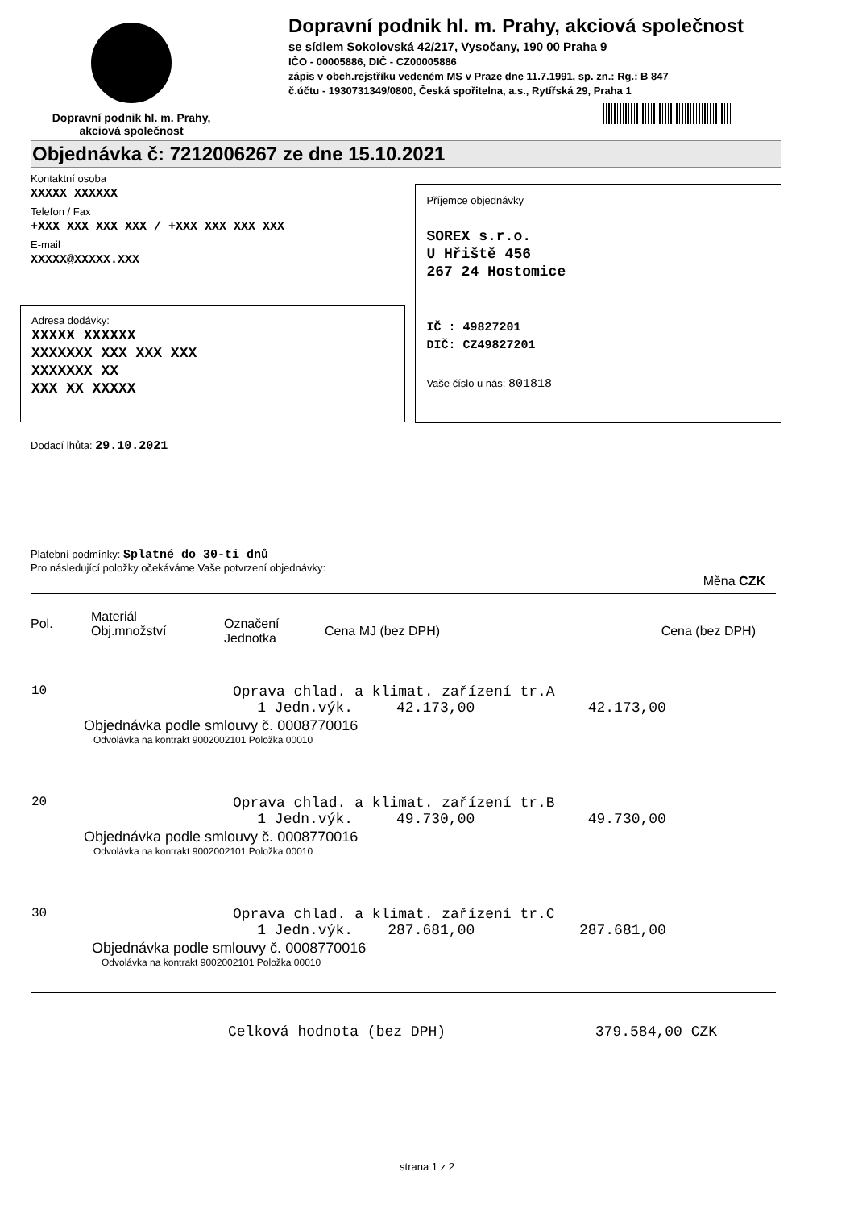Dopravní podnik hl. m. Prahy,
akciová společnost
Dopravní podnik hl. m. Prahy, akciová společnost
se sídlem Sokolovská 42/217, Vysočany, 190 00 Praha 9
IČO - 00005886, DIČ - CZ00005886
zápis v obch.rejstříku vedeném MS v Praze dne 11.7.1991, sp. zn.: Rg.: B 847
č.účtu - 1930731349/0800, Česká spořitelna, a.s., Rytířská 29, Praha 1
Objednávka č: 7212006267 ze dne 15.10.2021
Kontaktní osoba
XXXXX XXXXXX
Telefon / Fax
+XXX XXX XXX XXX / +XXX XXX XXX XXX
E-mail
XXXXX@XXXXX.XXX
Adresa dodávky:
XXXXX XXXXXX
XXXXXXX XXX XXX XXX
XXXXXXX XX
XXX XX XXXXX
Příjemce objednávky
SOREX s.r.o.
U Hřiště 456
267 24 Hostomice
IČ : 49827201
DIČ: CZ49827201
Vaše číslo u nás: 801818
Dodací lhůta: 29.10.2021
Platební podmínky: Splatné do 30-ti dnů
Pro následující položky očekáváme Vaše potvrzení objednávky:
Měna CZK
| Pol. | Materiál Obj.množství | Označení Jednotka | Cena MJ (bez DPH) | Cena (bez DPH) |
| --- | --- | --- | --- | --- |
| 10 | Oprava chlad. a klimat. zařízení tr.A 1 Jedn.výk. 42.173,00 42.173,00 | | | |
| | Objednávka podle smlouvy č. 0008770016 Odvolávka na kontrakt 9002002101 Položka 00010 | | | |
| 20 | Oprava chlad. a klimat. zařízení tr.B 1 Jedn.výk. 49.730,00 49.730,00 | | | |
| | Objednávka podle smlouvy č. 0008770016 Odvolávka na kontrakt 9002002101 Položka 00010 | | | |
| 30 | Oprava chlad. a klimat. zařízení tr.C 1 Jedn.výk. 287.681,00 287.681,00 | | | |
| | Objednávka podle smlouvy č. 0008770016 Odvolávka na kontrakt 9002002101 Položka 00010 | | | |
Celková hodnota (bez DPH) 379.584,00 CZK
strana 1 z 2